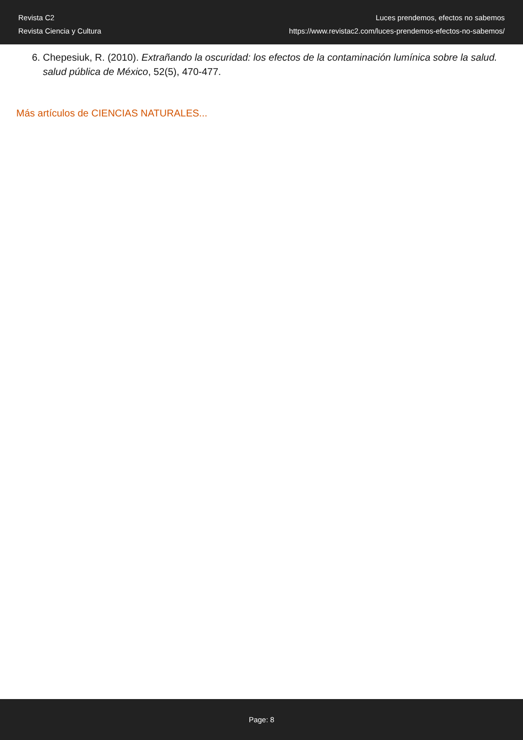Revista C2
Revista Ciencia y Cultura
Luces prendemos, efectos no sabemos
https://www.revistac2.com/luces-prendemos-efectos-no-sabemos/
6. Chepesiuk, R. (2010). Extrañando la oscuridad: los efectos de la contaminación lumínica sobre la salud. salud pública de México, 52(5), 470-477.
Más artículos de CIENCIAS NATURALES...
Page: 8